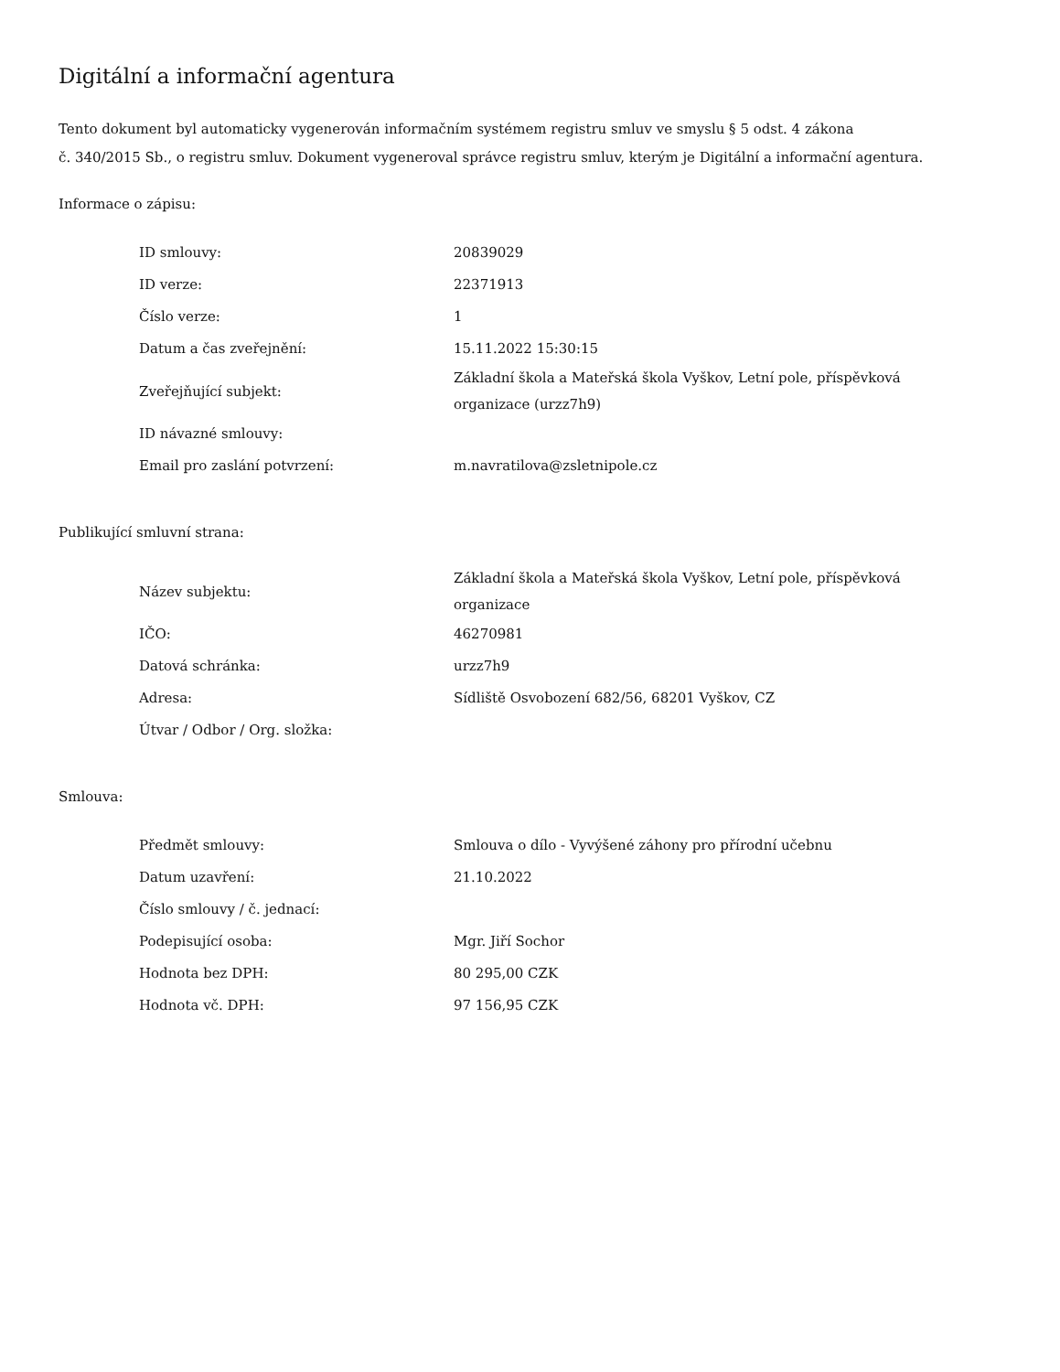Digitální a informační agentura
Tento dokument byl automaticky vygenerován informačním systémem registru smluv ve smyslu § 5 odst. 4 zákona
č. 340/2015 Sb., o registru smluv. Dokument vygeneroval správce registru smluv, kterým je Digitální a informační agentura.
Informace o zápisu:
| ID smlouvy: | 20839029 |
| ID verze: | 22371913 |
| Číslo verze: | 1 |
| Datum a čas zveřejnění: | 15.11.2022 15:30:15 |
| Zveřejňující subjekt: | Základní škola a Mateřská škola Vyškov, Letní pole, příspěvková organizace (urzz7h9) |
| ID návazné smlouvy: | |
| Email pro zaslání potvrzení: | m.navratilova@zsletnipole.cz |
Publikující smluvní strana:
| Název subjektu: | Základní škola a Mateřská škola Vyškov, Letní pole, příspěvková organizace |
| IČO: | 46270981 |
| Datová schránka: | urzz7h9 |
| Adresa: | Sídliště Osvobození 682/56, 68201 Vyškov, CZ |
| Útvar / Odbor / Org. složka: | |
Smlouva:
| Předmět smlouvy: | Smlouva o dílo - Vyvýšené záhony pro přírodní učebnu |
| Datum uzavření: | 21.10.2022 |
| Číslo smlouvy / č. jednací: | |
| Podepisující osoba: | Mgr. Jiří Sochor |
| Hodnota bez DPH: | 80 295,00 CZK |
| Hodnota vč. DPH: | 97 156,95 CZK |